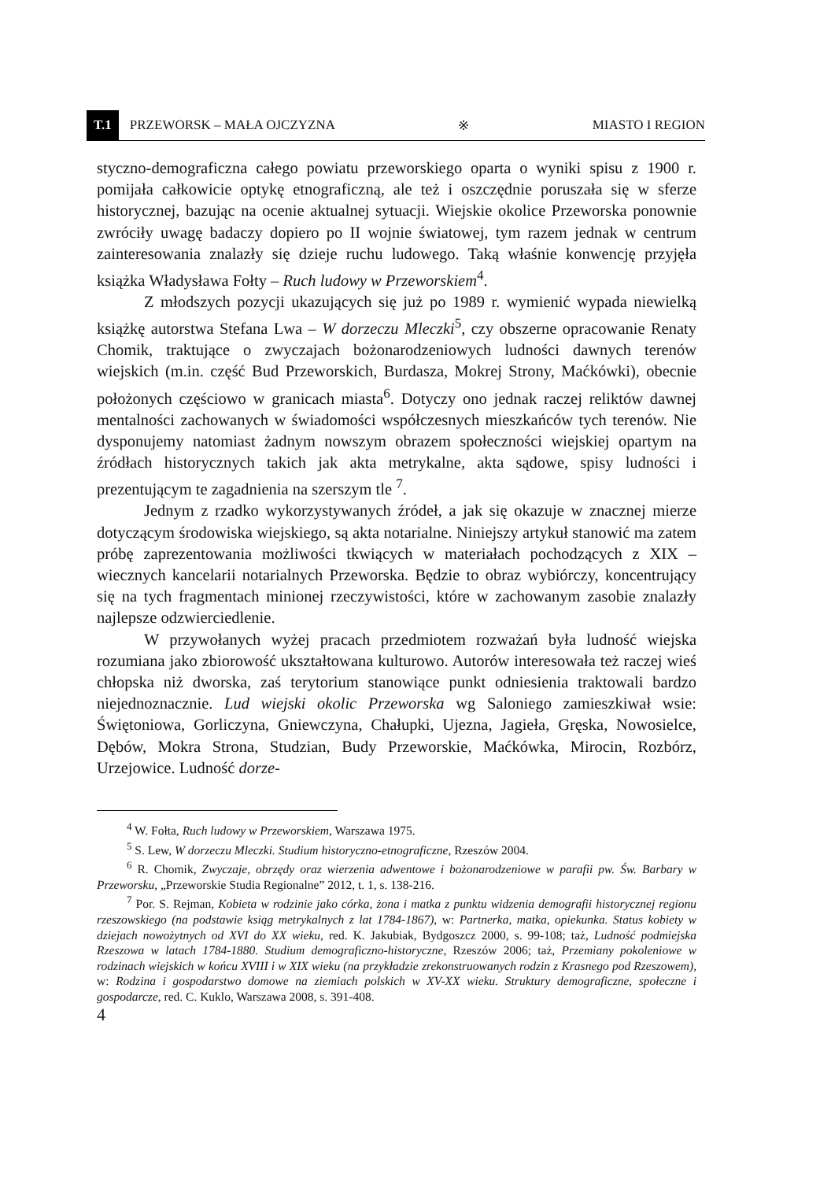T.1 PRZEWORSK – MAŁA OJCZYZNA ※ MIASTO I REGION
styczno-demograficzna całego powiatu przeworskiego oparta o wyniki spisu z 1900 r. pomijała całkowicie optykę etnograficzną, ale też i oszczędnie poruszała się w sferze historycznej, bazując na ocenie aktualnej sytuacji. Wiejskie okolice Przeworska ponownie zwróciły uwagę badaczy dopiero po II wojnie światowej, tym razem jednak w centrum zainteresowania znalazły się dzieje ruchu ludowego. Taką właśnie konwencję przyjęła książka Władysława Fołty – Ruch ludowy w Przeworskiem<sup>4</sup>.
Z młodszych pozycji ukazujących się już po 1989 r. wymienić wypada niewielką książkę autorstwa Stefana Lwa – W dorzeczu Mleczki<sup>5</sup>, czy obszerne opracowanie Renaty Chomik, traktujące o zwyczajach bożonarodzeniowych ludności dawnych terenów wiejskich (m.in. część Bud Przeworskich, Burdasza, Mokrej Strony, Maćkówki), obecnie położonych częściowo w granicach miasta<sup>6</sup>. Dotyczy ono jednak raczej reliktów dawnej mentalności zachowanych w świadomości współczesnych mieszkańców tych terenów. Nie dysponujemy natomiast żadnym nowszym obrazem społeczności wiejskiej opartym na źródłach historycznych takich jak akta metrykalne, akta sądowe, spisy ludności i prezentującym te zagadnienia na szerszym tle <sup>7</sup>.
Jednym z rzadko wykorzystywanych źródeł, a jak się okazuje w znacznej mierze dotyczącym środowiska wiejskiego, są akta notarialne. Niniejszy artykuł stanowić ma zatem próbę zaprezentowania możliwości tkwiących w materiałach pochodzących z XIX – wiecznych kancelarii notarialnych Przeworska. Będzie to obraz wybiórczy, koncentrujący się na tych fragmentach minionej rzeczywistości, które w zachowanym zasobie znalazły najlepsze odzwierciedlenie.
W przywołanych wyżej pracach przedmiotem rozważań była ludność wiejska rozumiana jako zbiorowość ukształtowana kulturowo. Autorów interesowała też raczej wieś chłopska niż dworska, zaś terytorium stanowiące punkt odniesienia traktowali bardzo niejednoznacznie. Lud wiejski okolic Przeworska wg Saloniego zamieszkiwał wsie: Świętoniowa, Gorliczyna, Gniewczyna, Chałupki, Ujezna, Jagieła, Gręska, Nowosielce, Dębów, Mokra Strona, Studzian, Budy Przeworskie, Maćkówka, Mirocin, Rozbórz, Urzejowice. Ludność dorze-
<sup>4</sup> W. Fołta, Ruch ludowy w Przeworskiem, Warszawa 1975.
<sup>5</sup> S. Lew, W dorzeczu Mleczki. Studium historyczno-etnograficzne, Rzeszów 2004.
<sup>6</sup> R. Chomik, Zwyczaje, obrzędy oraz wierzenia adwentowe i bożonarodzeniowe w parafii pw. Św. Barbary w Przeworsku, „Przeworskie Studia Regionalne” 2012, t. 1, s. 138-216.
<sup>7</sup> Por. S. Rejman, Kobieta w rodzinie jako córka, żona i matka z punktu widzenia demografii historycznej regionu rzeszowskiego (na podstawie ksiąg metrykalnych z lat 1784-1867), w: Partnerka, matka, opiekunka. Status kobiety w dziejach nowożytnych od XVI do XX wieku, red. K. Jakubiak, Bydgoszcz 2000, s. 99-108; taż, Ludność podmiejska Rzeszowa w latach 1784-1880. Studium demograficzno-historyczne, Rzeszów 2006; taż, Przemiany pokoleniowe w rodzinach wiejskich w końcu XVIII i w XIX wieku (na przykładzie zrekonstruowanych rodzin z Krasnego pod Rzeszowem), w: Rodzina i gospodarstwo domowe na ziemiach polskich w XV-XX wieku. Struktury demograficzne, społeczne i gospodarcze, red. C. Kuklo, Warszawa 2008, s. 391-408.
4